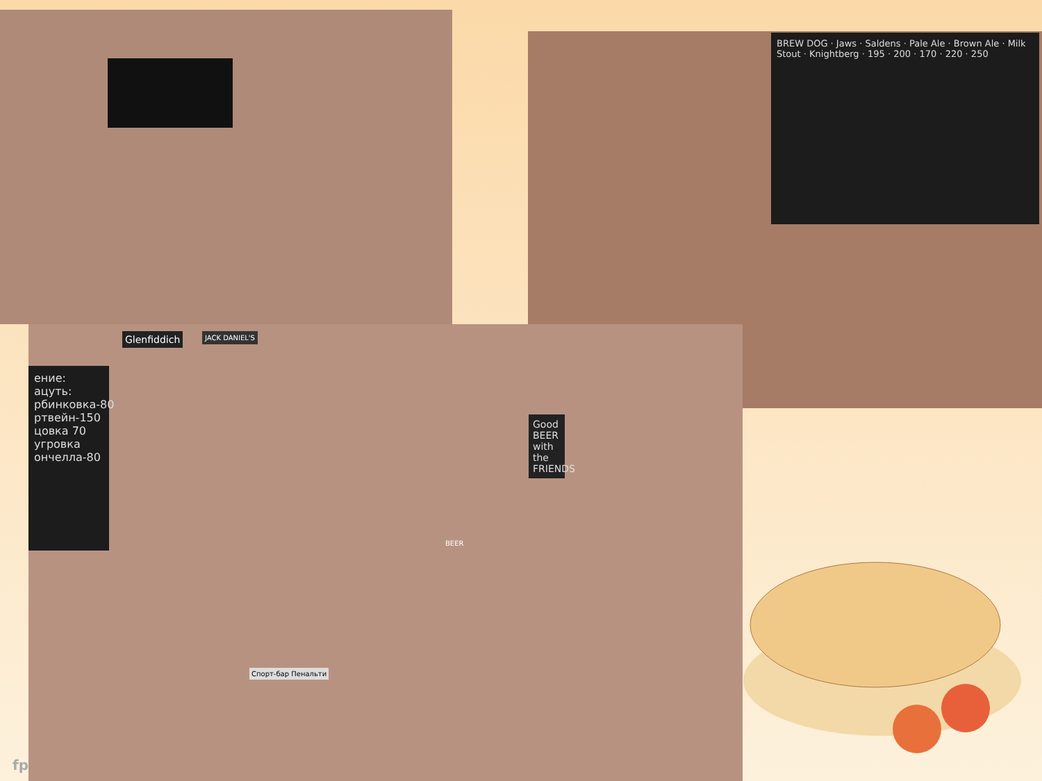BREW DOG · Jaws · Saldens · Pale Ale · Brown Ale · Milk Stout · Knightberg · 195 · 200 · 170 · 220 · 250
ение:
ацуть:
рбинковка-80
ртвейн-150
цовка 70
угровка
ончелла-80
Glenfiddich JACK DANIEL'S
Good BEER with the FRIENDS
BEER
Спорт-бар Пенальти
fp